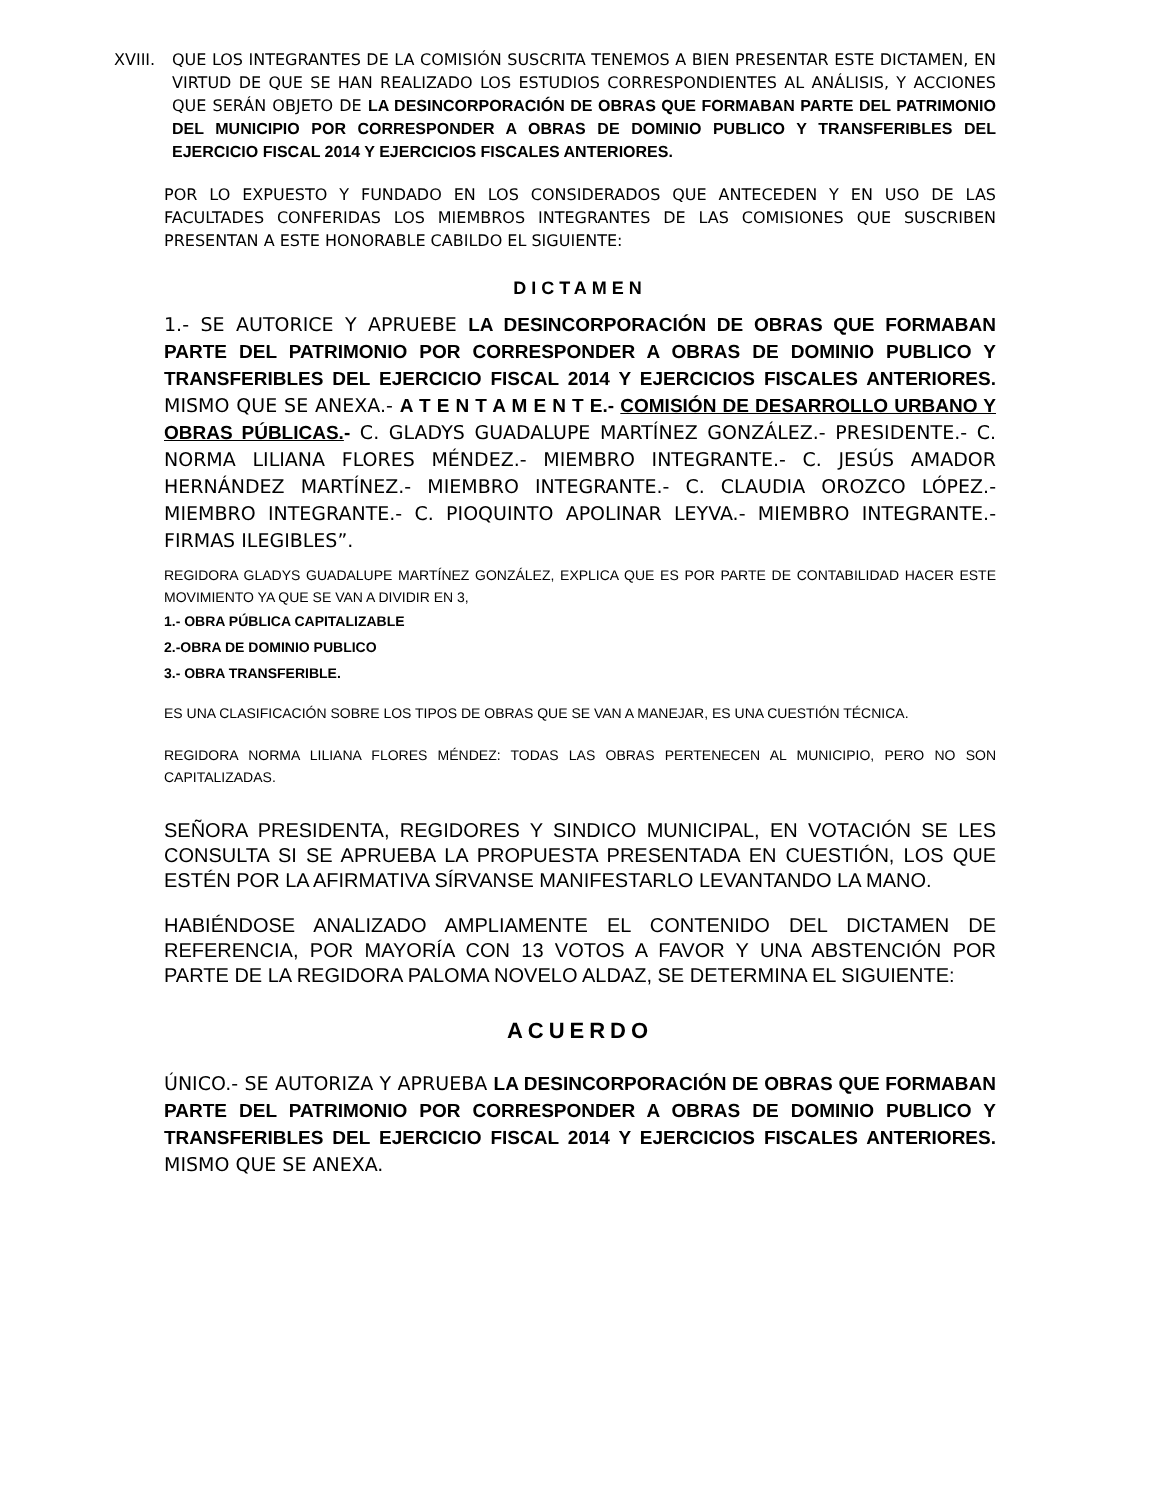XVIII. QUE LOS INTEGRANTES DE LA COMISIÓN SUSCRITA TENEMOS A BIEN PRESENTAR ESTE DICTAMEN, EN VIRTUD DE QUE SE HAN REALIZADO LOS ESTUDIOS CORRESPONDIENTES AL ANÁLISIS, Y ACCIONES QUE SERÁN OBJETO DE LA DESINCORPORACIÓN DE OBRAS QUE FORMABAN PARTE DEL PATRIMONIO DEL MUNICIPIO POR CORRESPONDER A OBRAS DE DOMINIO PUBLICO Y TRANSFERIBLES DEL EJERCICIO FISCAL 2014 Y EJERCICIOS FISCALES ANTERIORES.
POR LO EXPUESTO Y FUNDADO EN LOS CONSIDERADOS QUE ANTECEDEN Y EN USO DE LAS FACULTADES CONFERIDAS LOS MIEMBROS INTEGRANTES DE LAS COMISIONES QUE SUSCRIBEN PRESENTAN A ESTE HONORABLE CABILDO EL SIGUIENTE:
DICTAMEN
1.- SE AUTORICE Y APRUEBE LA DESINCORPORACIÓN DE OBRAS QUE FORMABAN PARTE DEL PATRIMONIO POR CORRESPONDER A OBRAS DE DOMINIO PUBLICO Y TRANSFERIBLES DEL EJERCICIO FISCAL 2014 Y EJERCICIOS FISCALES ANTERIORES. MISMO QUE SE ANEXA.- A T E N T A M E N T E.- COMISIÓN DE DESARROLLO URBANO Y OBRAS PÚBLICAS.- C. GLADYS GUADALUPE MARTÍNEZ GONZÁLEZ.- PRESIDENTE.- C. NORMA LILIANA FLORES MÉNDEZ.- MIEMBRO INTEGRANTE.- C. JESÚS AMADOR HERNÁNDEZ MARTÍNEZ.- MIEMBRO INTEGRANTE.- C. CLAUDIA OROZCO LÓPEZ.- MIEMBRO INTEGRANTE.- C. PIOQUINTO APOLINAR LEYVA.- MIEMBRO INTEGRANTE.- FIRMAS ILEGIBLES”.
REGIDORA GLADYS GUADALUPE MARTÍNEZ GONZÁLEZ, EXPLICA QUE ES POR PARTE DE CONTABILIDAD HACER ESTE MOVIMIENTO YA QUE SE VAN A DIVIDIR EN 3,
1.- OBRA PÚBLICA CAPITALIZABLE
2.-OBRA DE DOMINIO PUBLICO
3.- OBRA TRANSFERIBLE.
ES UNA CLASIFICACIÓN SOBRE LOS TIPOS DE OBRAS QUE SE VAN A MANEJAR, ES UNA CUESTIÓN TÉCNICA.
REGIDORA NORMA LILIANA FLORES MÉNDEZ: TODAS LAS OBRAS PERTENECEN AL MUNICIPIO, PERO NO SON CAPITALIZADAS.
SEÑORA PRESIDENTA, REGIDORES Y SINDICO MUNICIPAL, EN VOTACIÓN SE LES CONSULTA SI SE APRUEBA LA PROPUESTA PRESENTADA EN CUESTIÓN, LOS QUE ESTÉN POR LA AFIRMATIVA SÍRVANSE MANIFESTARLO LEVANTANDO LA MANO.
HABIÉNDOSE ANALIZADO AMPLIAMENTE EL CONTENIDO DEL DICTAMEN DE REFERENCIA, POR MAYORÍA CON 13 VOTOS A FAVOR Y UNA ABSTENCIÓN POR PARTE DE LA REGIDORA PALOMA NOVELO ALDAZ, SE DETERMINA EL SIGUIENTE:
ACUERDO
ÚNICO.- SE AUTORIZA Y APRUEBA LA DESINCORPORACIÓN DE OBRAS QUE FORMABAN PARTE DEL PATRIMONIO POR CORRESPONDER A OBRAS DE DOMINIO PUBLICO Y TRANSFERIBLES DEL EJERCICIO FISCAL 2014 Y EJERCICIOS FISCALES ANTERIORES. MISMO QUE SE ANEXA.